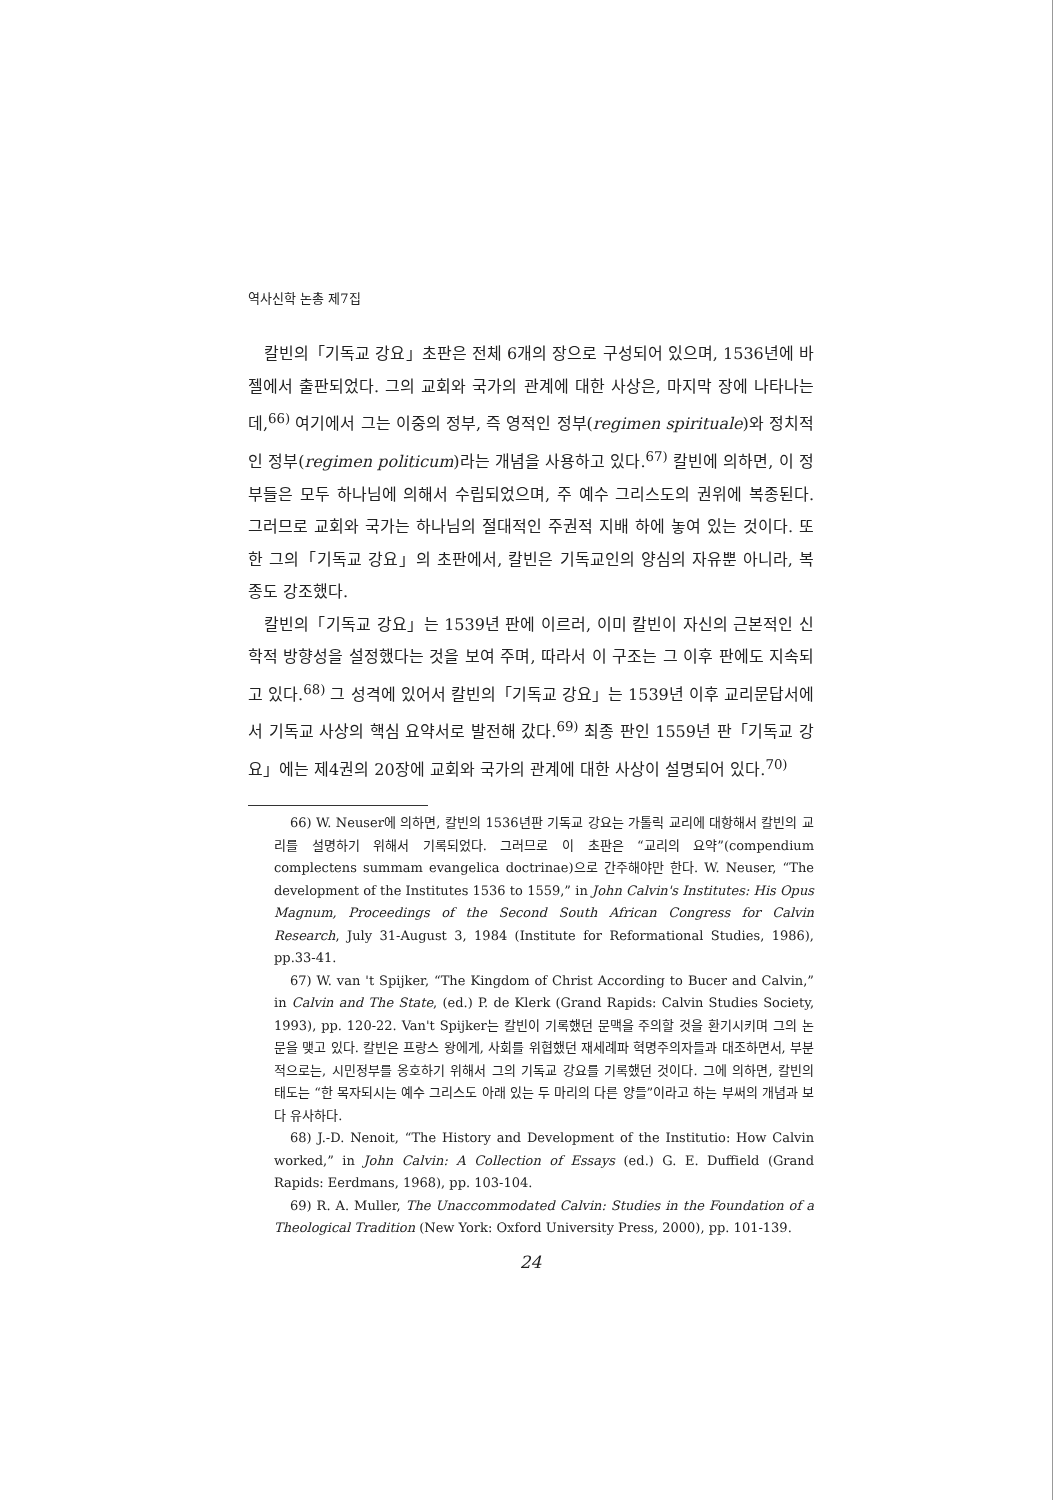역사신학 논총 제7집
칼빈의「기독교 강요」초판은 전체 6개의 장으로 구성되어 있으며, 1536년에 바젤에서 출판되었다. 그의 교회와 국가의 관계에 대한 사상은, 마지막 장에 나타나는데,<sup>66)</sup> 여기에서 그는 이중의 정부, 즉 영적인 정부(regimen spirituale)와 정치적인 정부(regimen politicum)라는 개념을 사용하고 있다.<sup>67)</sup> 칼빈에 의하면, 이 정부들은 모두 하나님에 의해서 수립되었으며, 주 예수 그리스도의 권위에 복종된다. 그러므로 교회와 국가는 하나님의 절대적인 주권적 지배 하에 놓여 있는 것이다. 또한 그의「기독교 강요」의 초판에서, 칼빈은 기독교인의 양심의 자유뿐 아니라, 복종도 강조했다.
칼빈의「기독교 강요」는 1539년 판에 이르러, 이미 칼빈이 자신의 근본적인 신학적 방향성을 설정했다는 것을 보여 주며, 따라서 이 구조는 그 이후 판에도 지속되고 있다.<sup>68)</sup> 그 성격에 있어서 칼빈의「기독교 강요」는 1539년 이후 교리문답서에서 기독교 사상의 핵심 요약서로 발전해 갔다.<sup>69)</sup> 최종 판인 1559년 판「기독교 강요」에는 제4권의 20장에 교회와 국가의 관계에 대한 사상이 설명되어 있다.<sup>70)</sup>
66) W. Neuser에 의하면, 칼빈의 1536년판 기독교 강요는 가톨릭 교리에 대항해서 칼빈의 교리를 설명하기 위해서 기록되었다. 그러므로 이 초판은 “교리의 요약”(compendium complectens summam evangelica doctrinae)으로 간주해야만 한다. W. Neuser, “The development of the Institutes 1536 to 1559,” in John Calvin's Institutes: His Opus Magnum, Proceedings of the Second South African Congress for Calvin Research, July 31-August 3, 1984 (Institute for Reformational Studies, 1986), pp.33-41.
67) W. van 't Spijker, “The Kingdom of Christ According to Bucer and Calvin,” in Calvin and The State, (ed.) P. de Klerk (Grand Rapids: Calvin Studies Society, 1993), pp. 120-22. Van't Spijker는 칼빈이 기록했던 문맥을 주의할 것을 환기시키며 그의 논문을 맺고 있다. 칼빈은 프랑스 왕에게, 사회를 위협했던 재세례파 혁명주의자들과 대조하면서, 부분적으로는, 시민정부를 옹호하기 위해서 그의 기독교 강요를 기록했던 것이다. 그에 의하면, 칼빈의 태도는 “한 목자되시는 예수 그리스도 아래 있는 두 마리의 다른 양들”이라고 하는 부써의 개념과 보다 유사하다.
68) J.-D. Nenoit, “The History and Development of the Institutio: How Calvin worked,” in John Calvin: A Collection of Essays (ed.) G. E. Duffield (Grand Rapids: Eerdmans, 1968), pp. 103-104.
69) R. A. Muller, The Unaccommodated Calvin: Studies in the Foundation of a Theological Tradition (New York: Oxford University Press, 2000), pp. 101-139.
24